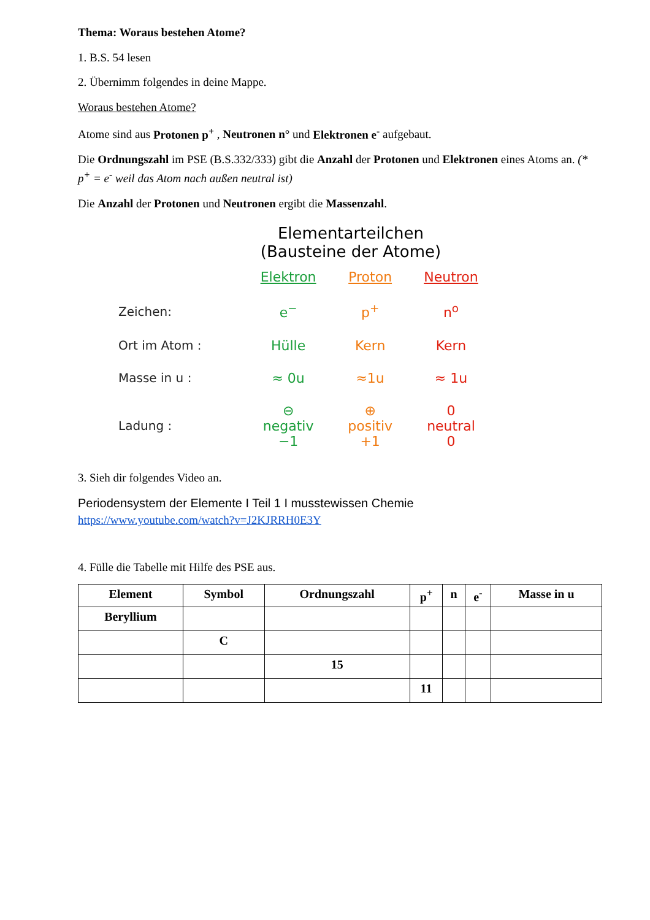Thema: Woraus bestehen Atome?
1. B.S. 54 lesen
2. Übernimm folgendes in deine Mappe.
Woraus bestehen Atome?
Atome sind aus Protonen p<sup>+</sup> , Neutronen n° und Elektronen e<sup>-</sup> aufgebaut.
Die Ordnungszahl im PSE (B.S.332/333) gibt die Anzahl der Protonen und Elektronen eines Atoms an. (* p<sup>+</sup> = e<sup>-</sup> weil das Atom nach außen neutral ist)
Die Anzahl der Protonen und Neutronen ergibt die Massenzahl.
Elementarteilchen
(Bausteine der Atome)
| | Elektron | Proton | Neutron |
| Zeichen: | e<sup>−</sup> | p<sup>+</sup> | n<sup>o</sup> |
| Ort im Atom : | Hülle | Kern | Kern |
| Masse in u : | ≈ 0u | ≈1u | ≈ 1u |
| Ladung : | ⊖ negativ −1 | ⊕ positiv +1 | 0 neutral 0 |
3. Sieh dir folgendes Video an.
Periodensystem der Elemente I Teil 1 I musstewissen Chemie
https://www.youtube.com/watch?v=J2KJRRH0E3Y
4. Fülle die Tabelle mit Hilfe des PSE aus.
| Element | Symbol | Ordnungszahl | p<sup>+</sup> | n | e<sup>-</sup> | Masse in u |
| --- | --- | --- | --- | --- | --- | --- |
| Beryllium | | | | | | |
| | C | | | | | |
| | | 15 | | | | |
| | | | 11 | | | |